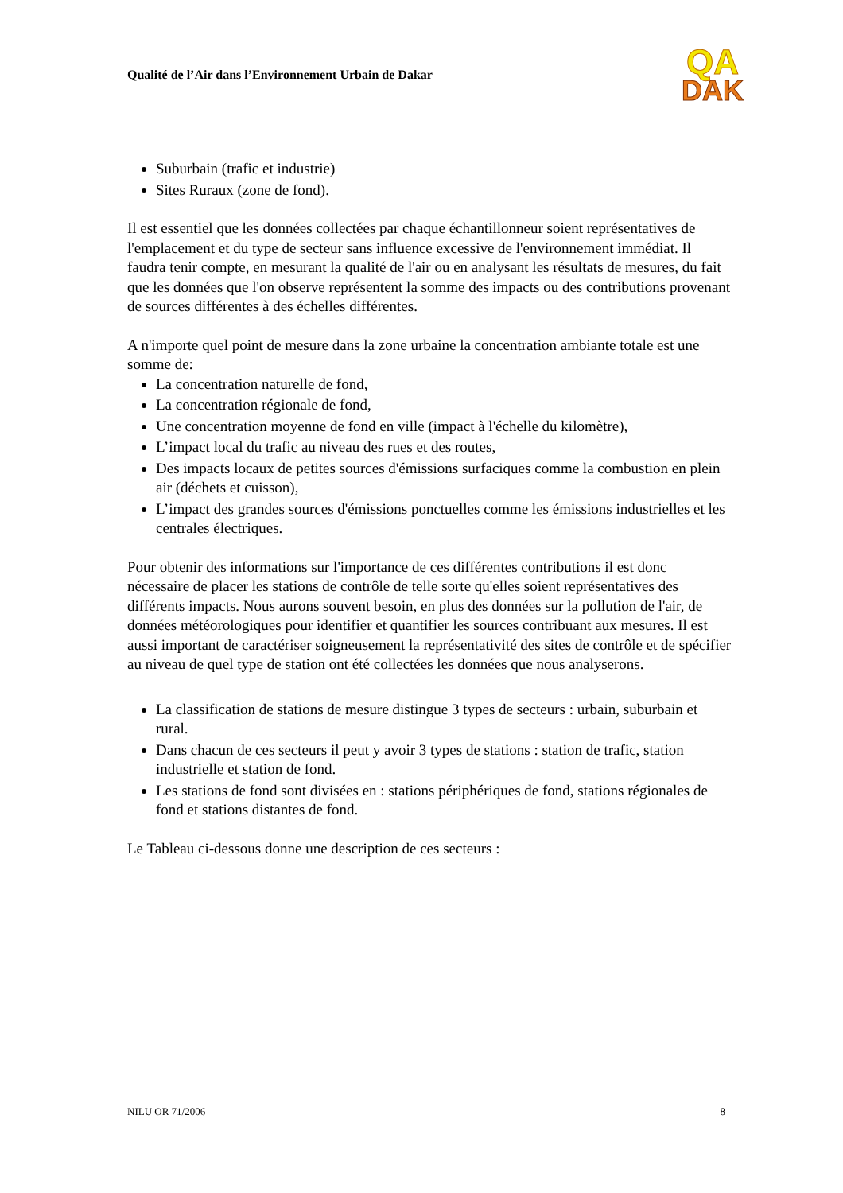Qualité de l’Air dans l’Environnement Urbain de Dakar
QA
DAK
Suburbain (trafic et industrie)
Sites Ruraux (zone de fond).
Il est essentiel que les données collectées par chaque échantillonneur soient représentatives de l'emplacement et du type de secteur sans influence excessive de l'environnement immédiat. Il faudra tenir compte, en mesurant la qualité de l'air ou en analysant les résultats de mesures, du fait que les données que l'on observe représentent la somme des impacts ou des contributions provenant de sources différentes à des échelles différentes.
A n'importe quel point de mesure dans la zone urbaine la concentration ambiante totale est une somme de:
La concentration naturelle de fond,
La concentration régionale de fond,
Une concentration moyenne de fond en ville (impact à l'échelle du kilomètre),
L’impact local du trafic au niveau des rues et des routes,
Des impacts locaux de petites sources d'émissions surfaciques comme la combustion en plein air (déchets et cuisson),
L’impact des grandes sources d'émissions ponctuelles comme les émissions industrielles et les centrales électriques.
Pour obtenir des informations sur l'importance de ces différentes contributions il est donc nécessaire de placer les stations de contrôle de telle sorte qu'elles soient représentatives des différents impacts. Nous aurons souvent besoin, en plus des données sur la pollution de l'air, de données météorologiques pour identifier et quantifier les sources contribuant aux mesures. Il est aussi important de caractériser soigneusement la représentativité des sites de contrôle et de spécifier au niveau de quel type de station ont été collectées les données que nous analyserons.
La classification de stations de mesure distingue 3 types de secteurs : urbain, suburbain et rural.
Dans chacun de ces secteurs il peut y avoir 3 types de stations : station de trafic, station industrielle et station de fond.
Les stations de fond sont divisées en : stations périphériques de fond, stations régionales de fond et stations distantes de fond.
Le Tableau ci-dessous donne une description de ces secteurs :
NILU OR 71/2006 8